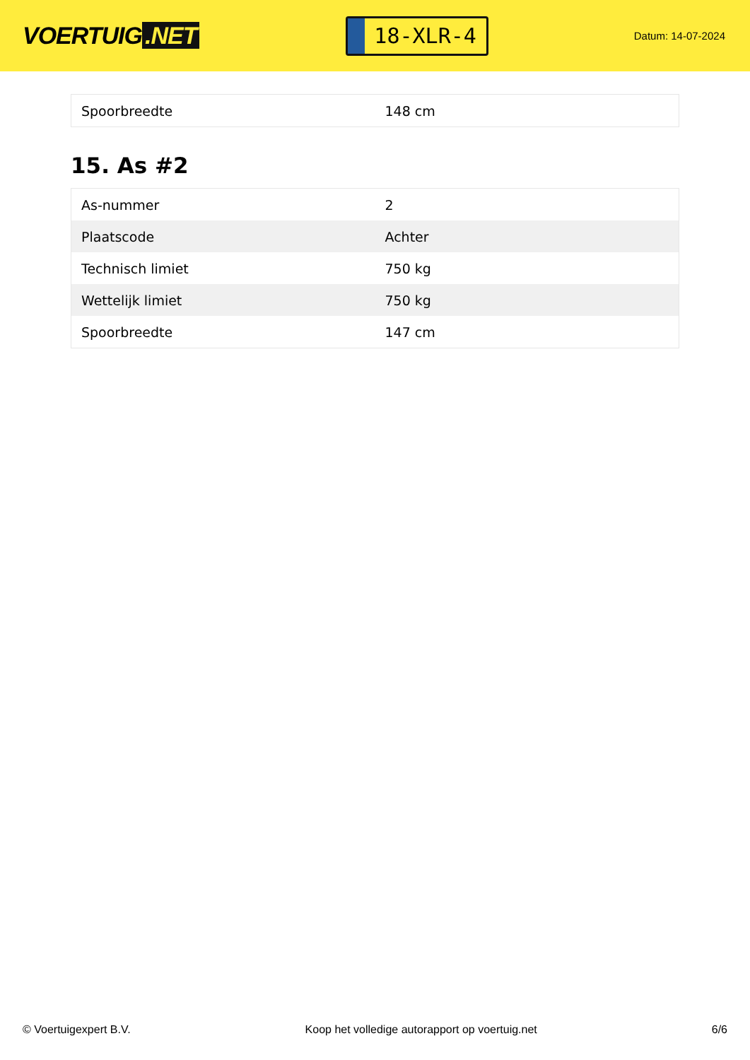VOERTUIG.NET
18-XLR-4
Datum: 14-07-2024
| Spoorbreedte | 148 cm |
15. As #2
| As-nummer | 2 |
| Plaatscode | Achter |
| Technisch limiet | 750 kg |
| Wettelijk limiet | 750 kg |
| Spoorbreedte | 147 cm |
© Voertuigexpert B.V. Koop het volledige autorapport op voertuig.net 6/6